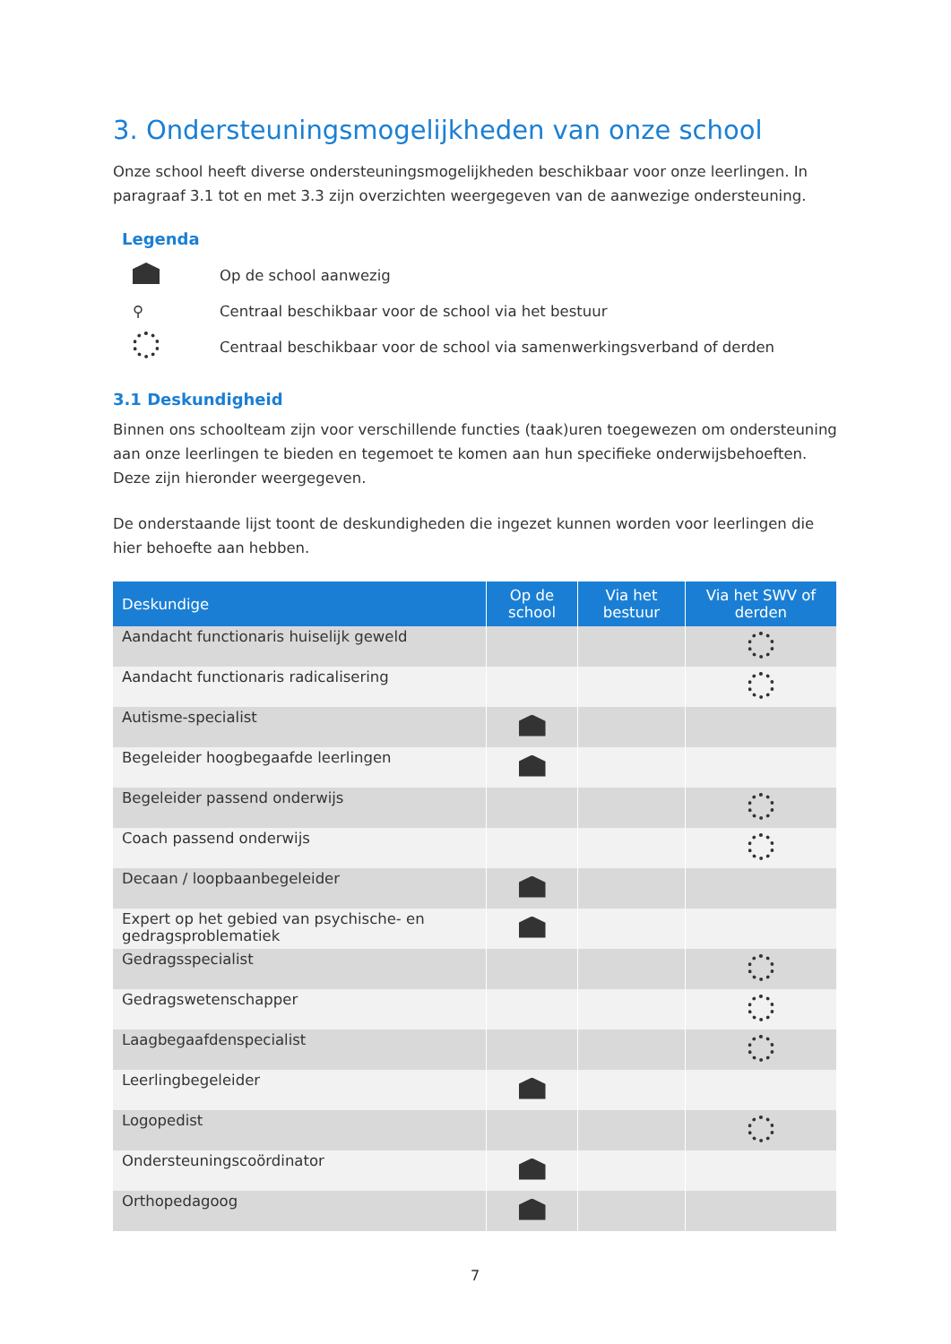3. Ondersteuningsmogelijkheden van onze school
Onze school heeft diverse ondersteuningsmogelijkheden beschikbaar voor onze leerlingen. In paragraaf 3.1 tot en met 3.3 zijn overzichten weergegeven van de aanwezige ondersteuning.
Legenda
Op de school aanwezig
⚲ Centraal beschikbaar voor de school via het bestuur
Centraal beschikbaar voor de school via samenwerkingsverband of derden
3.1 Deskundigheid
Binnen ons schoolteam zijn voor verschillende functies (taak)uren toegewezen om ondersteuning aan onze leerlingen te bieden en tegemoet te komen aan hun specifieke onderwijsbehoeften. Deze zijn hieronder weergegeven.
De onderstaande lijst toont de deskundigheden die ingezet kunnen worden voor leerlingen die hier behoefte aan hebben.
| Deskundige | Op de school | Via het bestuur | Via het SWV of derden |
| --- | --- | --- | --- |
| Aandacht functionaris huiselijk geweld | | | |
| Aandacht functionaris radicalisering | | | |
| Autisme-specialist | | | |
| Begeleider hoogbegaafde leerlingen | | | |
| Begeleider passend onderwijs | | | |
| Coach passend onderwijs | | | |
| Decaan / loopbaanbegeleider | | | |
| Expert op het gebied van psychische- en gedragsproblematiek | | | |
| Gedragsspecialist | | | |
| Gedragswetenschapper | | | |
| Laagbegaafdenspecialist | | | |
| Leerlingbegeleider | | | |
| Logopedist | | | |
| Ondersteuningscoördinator | | | |
| Orthopedagoog | | | |
7